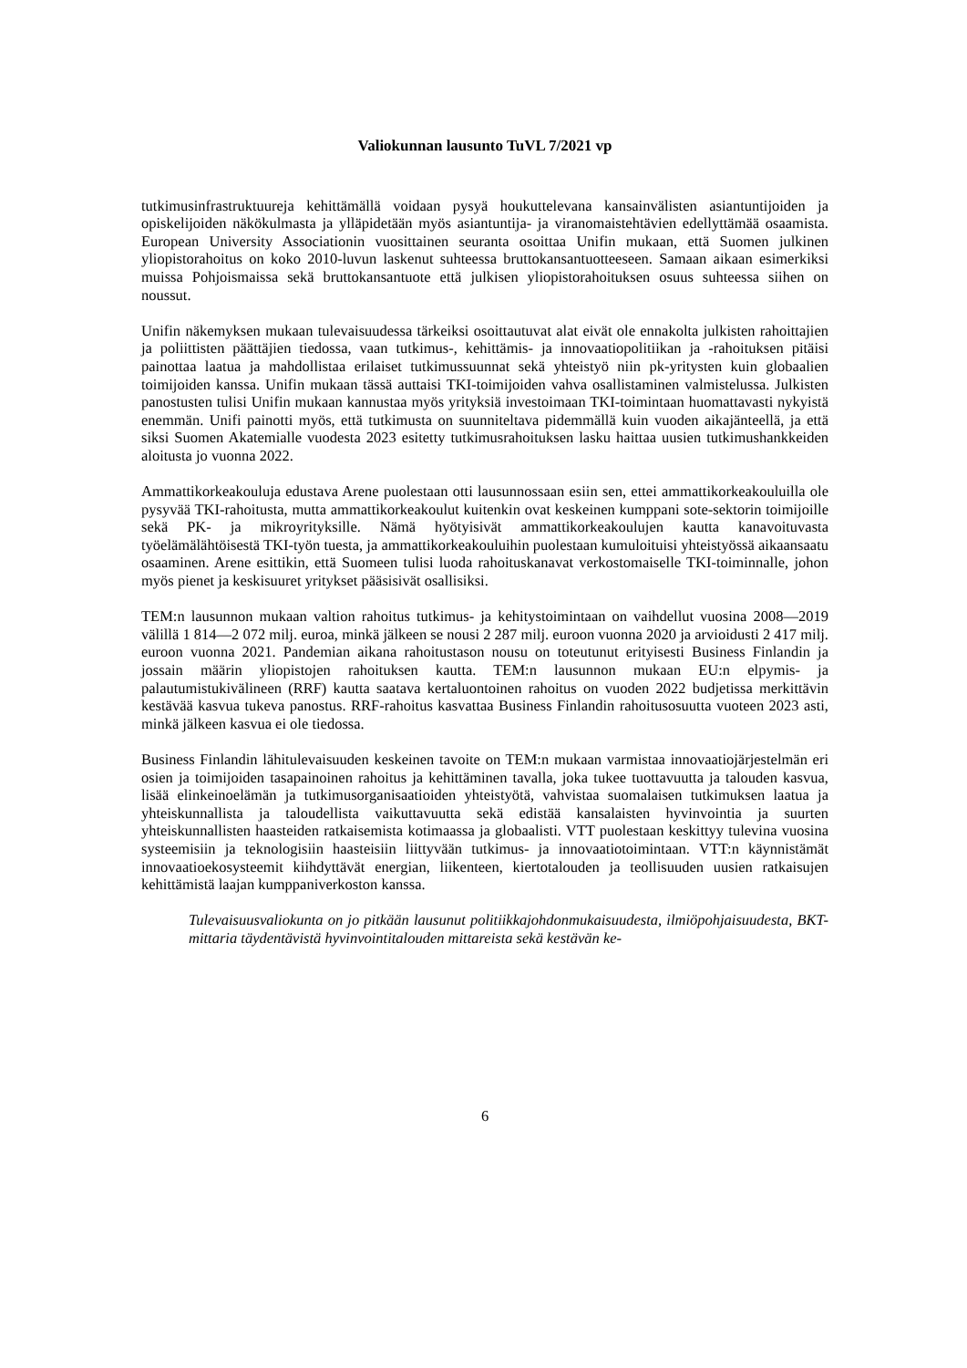Valiokunnan lausunto TuVL 7/2021 vp
tutkimusinfrastruktuureja kehittämällä voidaan pysyä houkuttelevana kansainvälisten asiantuntijoiden ja opiskelijoiden näkökulmasta ja ylläpidetään myös asiantuntija- ja viranomaistehtävien edellyttämää osaamista. European University Associationin vuosittainen seuranta osoittaa Unifin mukaan, että Suomen julkinen yliopistorahoitus on koko 2010-luvun laskenut suhteessa bruttokansantuotteeseen. Samaan aikaan esimerkiksi muissa Pohjoismaissa sekä bruttokansantuote että julkisen yliopistorahoituksen osuus suhteessa siihen on noussut.
Unifin näkemyksen mukaan tulevaisuudessa tärkeiksi osoittautuvat alat eivät ole ennakolta julkisten rahoittajien ja poliittisten päättäjien tiedossa, vaan tutkimus-, kehittämis- ja innovaatiopolitiikan ja -rahoituksen pitäisi painottaa laatua ja mahdollistaa erilaiset tutkimussuunnat sekä yhteistyö niin pk-yritysten kuin globaalien toimijoiden kanssa. Unifin mukaan tässä auttaisi TKI-toimijoiden vahva osallistaminen valmistelussa. Julkisten panostusten tulisi Unifin mukaan kannustaa myös yrityksiä investoimaan TKI-toimintaan huomattavasti nykyistä enemmän. Unifi painotti myös, että tutkimusta on suunniteltava pidemmällä kuin vuoden aikajänteellä, ja että siksi Suomen Akatemialle vuodesta 2023 esitetty tutkimusrahoituksen lasku haittaa uusien tutkimushankkeiden aloitusta jo vuonna 2022.
Ammattikorkeakouluja edustava Arene puolestaan otti lausunnossaan esiin sen, ettei ammattikorkeakouluilla ole pysyvää TKI-rahoitusta, mutta ammattikorkeakoulut kuitenkin ovat keskeinen kumppani sote-sektorin toimijoille sekä PK- ja mikroyrityksille. Nämä hyötyisivät ammattikorkeakoulujen kautta kanavoituvasta työelämälähtöisestä TKI-työn tuesta, ja ammattikorkeakouluihin puolestaan kumuloituisi yhteistyössä aikaansaatu osaaminen. Arene esittikin, että Suomeen tulisi luoda rahoituskanavat verkostomaiselle TKI-toiminnalle, johon myös pienet ja keskisuuret yritykset pääsisivät osallisiksi.
TEM:n lausunnon mukaan valtion rahoitus tutkimus- ja kehitystoimintaan on vaihdellut vuosina 2008—2019 välillä 1 814—2 072 milj. euroa, minkä jälkeen se nousi 2 287 milj. euroon vuonna 2020 ja arvioidusti 2 417 milj. euroon vuonna 2021. Pandemian aikana rahoitustason nousu on toteutunut erityisesti Business Finlandin ja jossain määrin yliopistojen rahoituksen kautta. TEM:n lausunnon mukaan EU:n elpymis- ja palautumistukivälineen (RRF) kautta saatava kertaluontoinen rahoitus on vuoden 2022 budjetissa merkittävin kestävää kasvua tukeva panostus. RRF-rahoitus kasvattaa Business Finlandin rahoitusosuutta vuoteen 2023 asti, minkä jälkeen kasvua ei ole tiedossa.
Business Finlandin lähitulevaisuuden keskeinen tavoite on TEM:n mukaan varmistaa innovaatiojärjestelmän eri osien ja toimijoiden tasapainoinen rahoitus ja kehittäminen tavalla, joka tukee tuottavuutta ja talouden kasvua, lisää elinkeinoelämän ja tutkimusorganisaatioiden yhteistyötä, vahvistaa suomalaisen tutkimuksen laatua ja yhteiskunnallista ja taloudellista vaikuttavuutta sekä edistää kansalaisten hyvinvointia ja suurten yhteiskunnallisten haasteiden ratkaisemista kotimaassa ja globaalisti. VTT puolestaan keskittyy tulevina vuosina systeemisiin ja teknologisiin haasteisiin liittyvään tutkimus- ja innovaatiotoimintaan. VTT:n käynnistämät innovaatioekosysteemit kiihdyttävät energian, liikenteen, kiertotalouden ja teollisuuden uusien ratkaisujen kehittämistä laajan kumppaniverkoston kanssa.
Tulevaisuusvaliokunta on jo pitkään lausunut politiikkajohdonmukaisuudesta, ilmiöpohjaisuudesta, BKT-mittaria täydentävistä hyvinvointitalouden mittareista sekä kestävän ke-
6